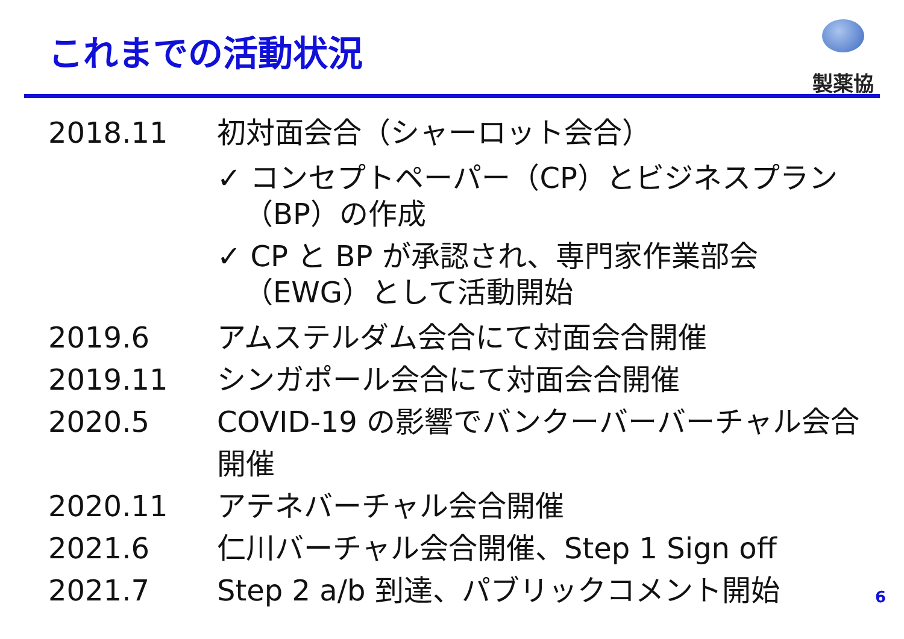これまでの活動状況
製薬協
2018.11 初対面会合（シャーロット会合）
✓ コンセプトペーパー（CP）とビジネスプラン（BP）の作成
✓ CP と BP が承認され、専門家作業部会（EWG）として活動開始
2019.6 アムステルダム会合にて対面会合開催
2019.11 シンガポール会合にて対面会合開催
2020.5 COVID-19 の影響でバンクーバーバーチャル会合開催
2020.11 アテネバーチャル会合開催
2021.6 仁川バーチャル会合開催、Step 1 Sign off
2021.7 Step 2 a/b 到達、パブリックコメント開始
6